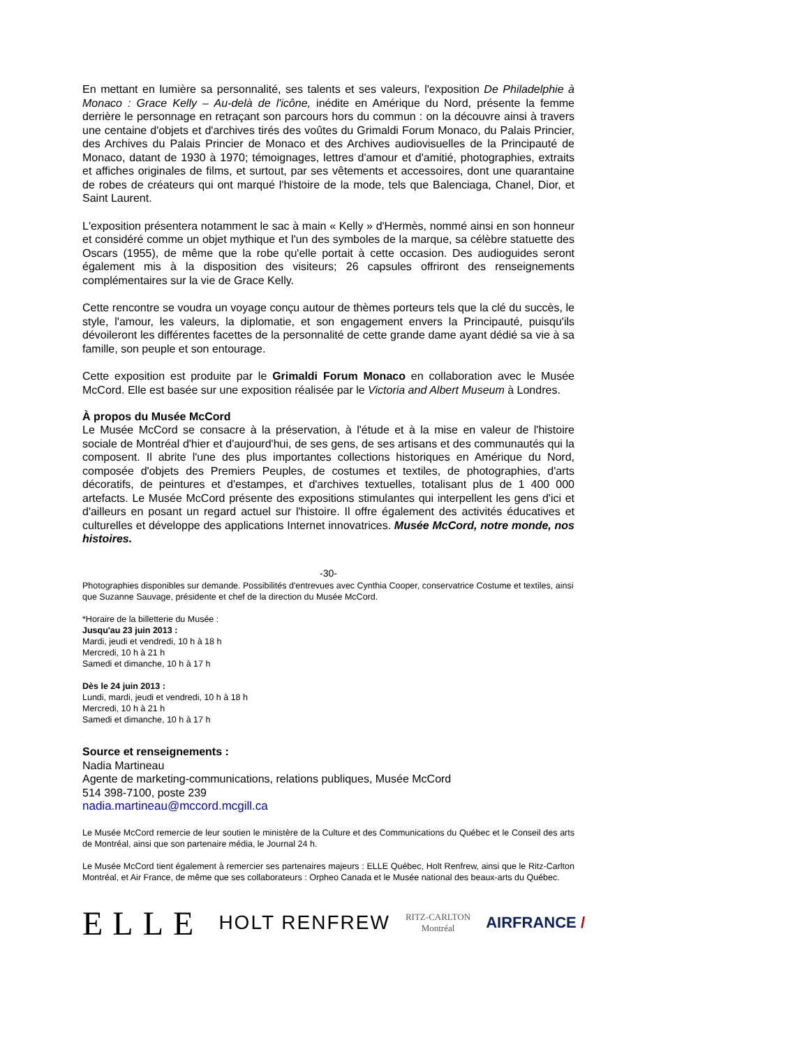En mettant en lumière sa personnalité, ses talents et ses valeurs, l'exposition De Philadelphie à Monaco : Grace Kelly – Au-delà de l'icône, inédite en Amérique du Nord, présente la femme derrière le personnage en retraçant son parcours hors du commun : on la découvre ainsi à travers une centaine d'objets et d'archives tirés des voûtes du Grimaldi Forum Monaco, du Palais Princier, des Archives du Palais Princier de Monaco et des Archives audiovisuelles de la Principauté de Monaco, datant de 1930 à 1970; témoignages, lettres d'amour et d'amitié, photographies, extraits et affiches originales de films, et surtout, par ses vêtements et accessoires, dont une quarantaine de robes de créateurs qui ont marqué l'histoire de la mode, tels que Balenciaga, Chanel, Dior, et Saint Laurent.
L'exposition présentera notamment le sac à main « Kelly » d'Hermès, nommé ainsi en son honneur et considéré comme un objet mythique et l'un des symboles de la marque, sa célèbre statuette des Oscars (1955), de même que la robe qu'elle portait à cette occasion. Des audioguides seront également mis à la disposition des visiteurs; 26 capsules offriront des renseignements complémentaires sur la vie de Grace Kelly.
Cette rencontre se voudra un voyage conçu autour de thèmes porteurs tels que la clé du succès, le style, l'amour, les valeurs, la diplomatie, et son engagement envers la Principauté, puisqu'ils dévoileront les différentes facettes de la personnalité de cette grande dame ayant dédié sa vie à sa famille, son peuple et son entourage.
Cette exposition est produite par le Grimaldi Forum Monaco en collaboration avec le Musée McCord. Elle est basée sur une exposition réalisée par le Victoria and Albert Museum à Londres.
À propos du Musée McCord
Le Musée McCord se consacre à la préservation, à l'étude et à la mise en valeur de l'histoire sociale de Montréal d'hier et d'aujourd'hui, de ses gens, de ses artisans et des communautés qui la composent. Il abrite l'une des plus importantes collections historiques en Amérique du Nord, composée d'objets des Premiers Peuples, de costumes et textiles, de photographies, d'arts décoratifs, de peintures et d'estampes, et d'archives textuelles, totalisant plus de 1 400 000 artefacts. Le Musée McCord présente des expositions stimulantes qui interpellent les gens d'ici et d'ailleurs en posant un regard actuel sur l'histoire. Il offre également des activités éducatives et culturelles et développe des applications Internet innovatrices. Musée McCord, notre monde, nos histoires.
-30-
Photographies disponibles sur demande. Possibilités d'entrevues avec Cynthia Cooper, conservatrice Costume et textiles, ainsi que Suzanne Sauvage, présidente et chef de la direction du Musée McCord.
*Horaire de la billetterie du Musée :
Jusqu'au 23 juin 2013 :
Mardi, jeudi et vendredi, 10 h à 18 h
Mercredi, 10 h à 21 h
Samedi et dimanche, 10 h à 17 h
Dès le 24 juin 2013 :
Lundi, mardi, jeudi et vendredi, 10 h à 18 h
Mercredi, 10 h à 21 h
Samedi et dimanche, 10 h à 17 h
Source et renseignements :
Nadia Martineau
Agente de marketing-communications, relations publiques, Musée McCord
514 398-7100, poste 239
nadia.martineau@mccord.mcgill.ca
Le Musée McCord remercie de leur soutien le ministère de la Culture et des Communications du Québec et le Conseil des arts de Montréal, ainsi que son partenaire média, le Journal 24 h.
Le Musée McCord tient également à remercier ses partenaires majeurs : ELLE Québec, Holt Renfrew, ainsi que le Ritz-Carlton Montréal, et Air France, de même que ses collaborateurs : Orpheo Canada et le Musée national des beaux-arts du Québec.
ELLE HOLT RENFREW RITZ-CARLTON
Montréal AIRFRANCE /